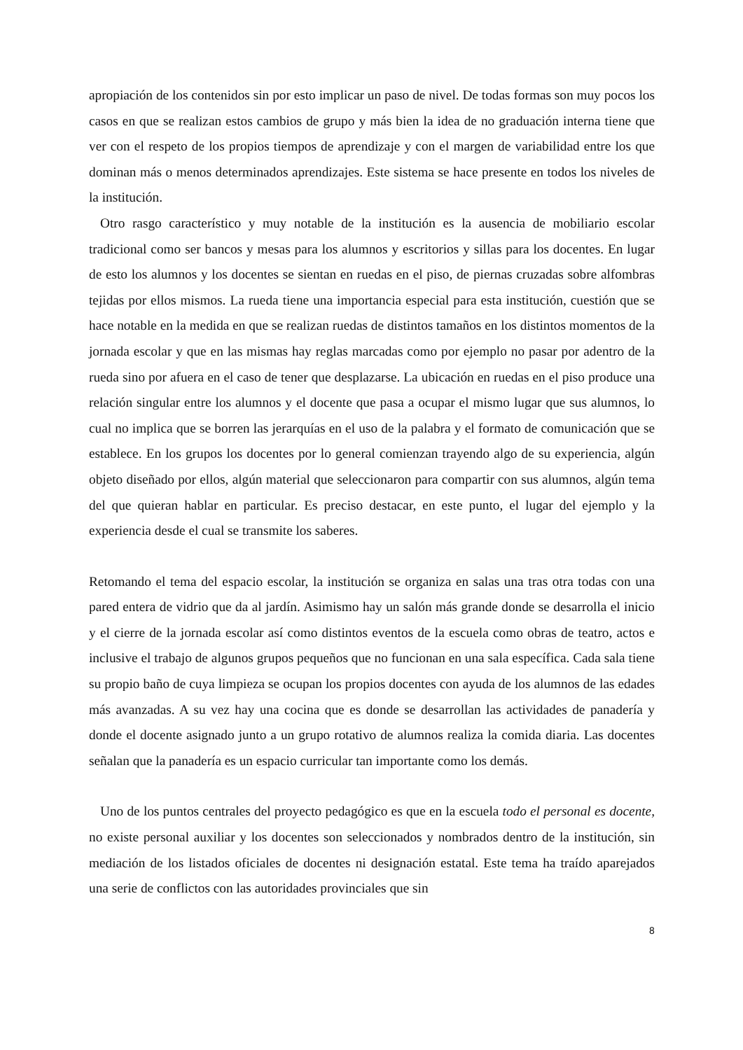apropiación de los contenidos sin por esto implicar un paso de nivel. De todas formas son muy pocos los casos en que se realizan estos cambios de grupo y más bien la idea de no graduación interna tiene que ver con el respeto de los propios tiempos de aprendizaje y con el margen de variabilidad entre los que dominan más o menos determinados aprendizajes. Este sistema se hace presente en todos los niveles de la institución.
Otro rasgo característico y muy notable de la institución es la ausencia de mobiliario escolar tradicional como ser bancos y mesas para los alumnos y escritorios y sillas para los docentes. En lugar de esto los alumnos y los docentes se sientan en ruedas en el piso, de piernas cruzadas sobre alfombras tejidas por ellos mismos. La rueda tiene una importancia especial para esta institución, cuestión que se hace notable en la medida en que se realizan ruedas de distintos tamaños en los distintos momentos de la jornada escolar y que en las mismas hay reglas marcadas como por ejemplo no pasar por adentro de la rueda sino por afuera en el caso de tener que desplazarse. La ubicación en ruedas en el piso produce una relación singular entre los alumnos y el docente que pasa a ocupar el mismo lugar que sus alumnos, lo cual no implica que se borren las jerarquías en el uso de la palabra y el formato de comunicación que se establece. En los grupos los docentes por lo general comienzan trayendo algo de su experiencia, algún objeto diseñado por ellos, algún material que seleccionaron para compartir con sus alumnos, algún tema del que quieran hablar en particular. Es preciso destacar, en este punto, el lugar del ejemplo y la experiencia desde el cual se transmite los saberes.
Retomando el tema del espacio escolar, la institución se organiza en salas una tras otra todas con una pared entera de vidrio que da al jardín. Asimismo hay un salón más grande donde se desarrolla el inicio y el cierre de la jornada escolar así como distintos eventos de la escuela como obras de teatro, actos e inclusive el trabajo de algunos grupos pequeños que no funcionan en una sala específica. Cada sala tiene su propio baño de cuya limpieza se ocupan los propios docentes con ayuda de los alumnos de las edades más avanzadas. A su vez hay una cocina que es donde se desarrollan las actividades de panadería y donde el docente asignado junto a un grupo rotativo de alumnos realiza la comida diaria. Las docentes señalan que la panadería es un espacio curricular tan importante como los demás.
Uno de los puntos centrales del proyecto pedagógico es que en la escuela todo el personal es docente, no existe personal auxiliar y los docentes son seleccionados y nombrados dentro de la institución, sin mediación de los listados oficiales de docentes ni designación estatal. Este tema ha traído aparejados una serie de conflictos con las autoridades provinciales que sin
8